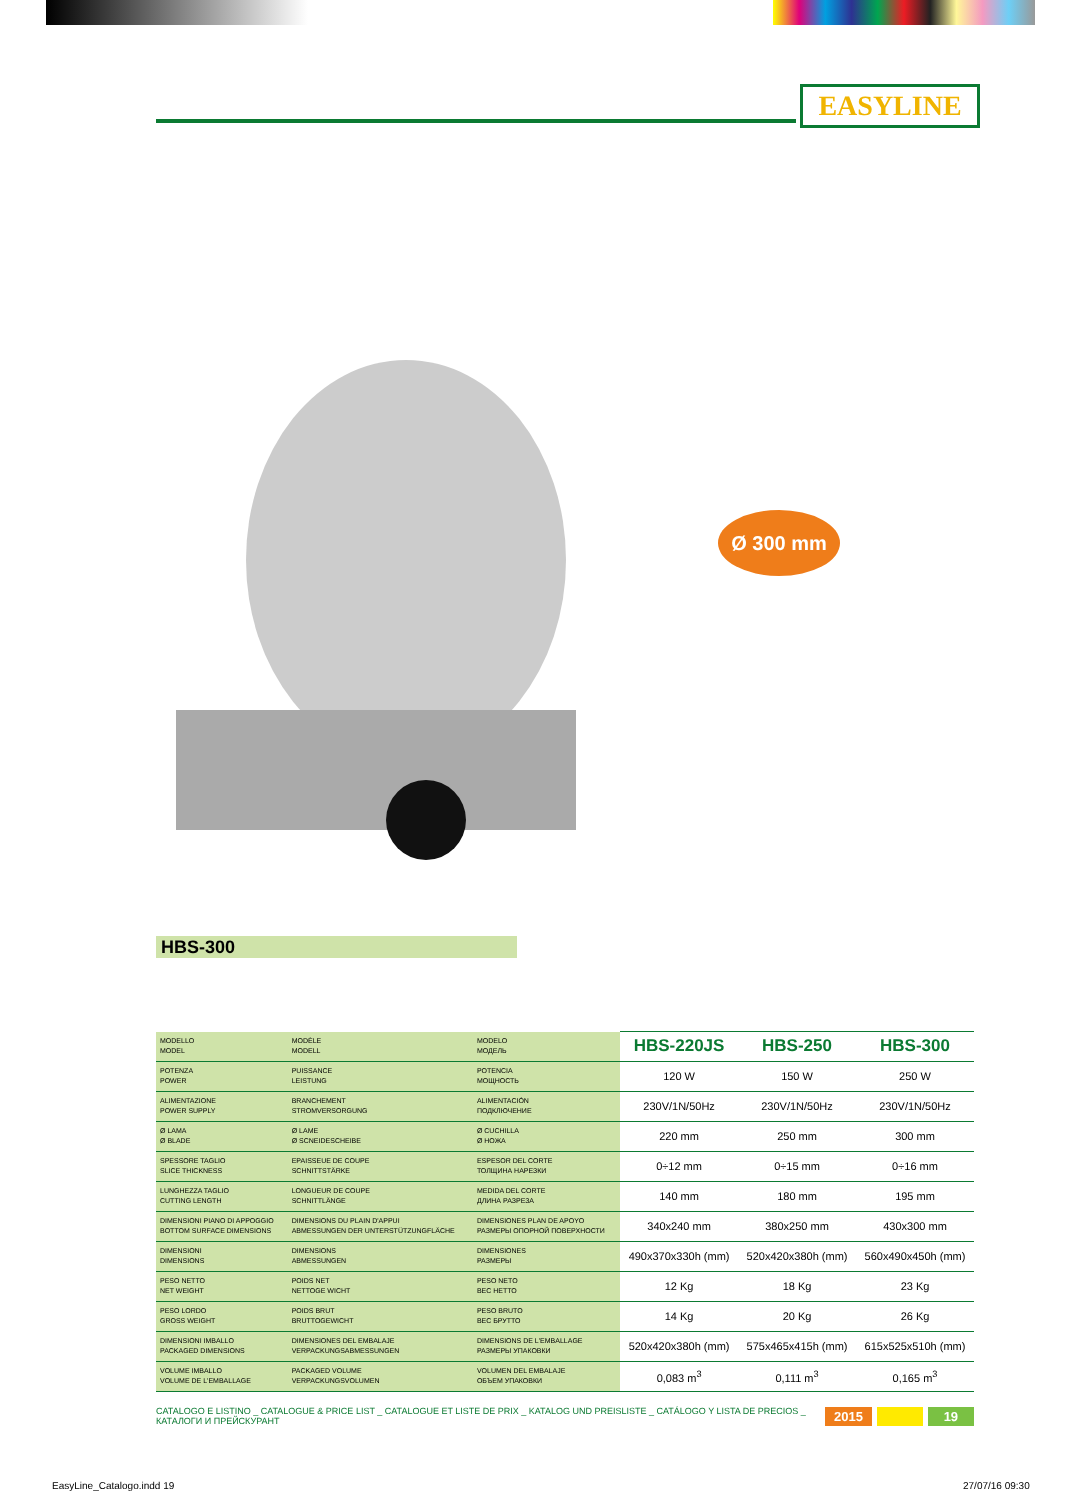EASYLINE
Ø 300 mm
HBS-300
| MODELLO MODEL | MODÈLE MODELL | MODELO МОДЕЛЬ | HBS-220JS | HBS-250 | HBS-300 |
| POTENZA POWER | PUISSANCE LEISTUNG | POTENCIA МОЩНОСТЬ | 120 W | 150 W | 250 W |
| ALIMENTAZIONE POWER SUPPLY | BRANCHEMENT STROMVERSORGUNG | ALIMENTACIÓN ПОДКЛЮЧЕНИЕ | 230V/1N/50Hz | 230V/1N/50Hz | 230V/1N/50Hz |
| Ø LAMA Ø BLADE | Ø LAME Ø SCNEIDESCHEIBE | Ø CUCHILLA Ø НОЖА | 220 mm | 250 mm | 300 mm |
| SPESSORE TAGLIO SLICE THICKNESS | EPAISSEUE DE COUPE SCHNITTSTÄRKE | ESPESOR DEL CORTE ТОЛЩИНА НАРЕЗКИ | 0÷12 mm | 0÷15 mm | 0÷16 mm |
| LUNGHEZZA TAGLIO CUTTING LENGTH | LONGUEUR DE COUPE SCHNITTLÄNGE | MEDIDA DEL CORTE ДЛИНА РАЗРЕЗА | 140 mm | 180 mm | 195 mm |
| DIMENSIONI PIANO DI APPOGGIO BOTTOM SURFACE DIMENSIONS | DIMENSIONS DU PLAIN D'APPUI ABMESSUNGEN DER UNTERSTÜTZUNGFLÄCHE | DIMENSIONES PLAN DE APOYO РАЗМЕРЫ ОПОРНОЙ ПОВЕРХНОСТИ | 340x240 mm | 380x250 mm | 430x300 mm |
| DIMENSIONI DIMENSIONS | DIMENSIONS ABMESSUNGEN | DIMENSIONES РАЗМЕРЫ | 490x370x330h (mm) | 520x420x380h (mm) | 560x490x450h (mm) |
| PESO NETTO NET WEIGHT | POIDS NET NETTOGE WICHT | PESO NETO ВЕС НЕТТО | 12 Kg | 18 Kg | 23 Kg |
| PESO LORDO GROSS WEIGHT | POIDS BRUT BRUTTOGEWICHT | PESO BRUTO ВЕС БРУТТО | 14 Kg | 20 Kg | 26 Kg |
| DIMENSIONI IMBALLO PACKAGED DIMENSIONS | DIMENSIONES DEL EMBALAJE VERPACKUNGSABMESSUNGEN | DIMENSIONS DE L'EMBALLAGE РАЗМЕРЫ УПАКОВКИ | 520x420x380h (mm) | 575x465x415h (mm) | 615x525x510h (mm) |
| VOLUME IMBALLO VOLUME DE L'EMBALLAGE | PACKAGED VOLUME VERPACKUNGSVOLUMEN | VOLUMEN DEL EMBALAJE ОБЪЕМ УПАКОВКИ | 0,083 m<sup>3</sup> | 0,111 m<sup>3</sup> | 0,165 m<sup>3</sup> |
CATALOGO E LISTINO _ CATALOGUE & PRICE LIST _ CATALOGUE ET LISTE DE PRIX _ KATALOG UND PREISLISTE _ CATÁLOGO Y LISTA DE PRECIOS _ КАТАЛОГИ И ПРЕЙСКУРАНТ 2015 19
EasyLine_Catalogo.indd 19 27/07/16 09:30